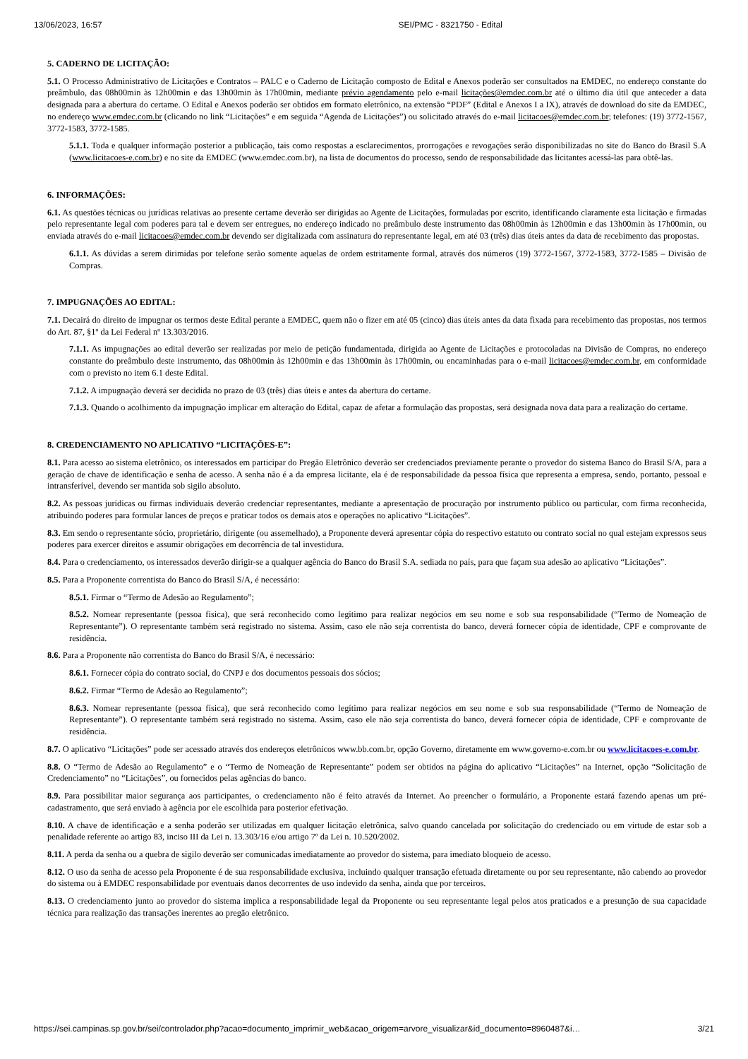13/06/2023, 16:57 SEI/PMC - 8321750 - Edital
5. CADERNO DE LICITAÇÃO:
5.1. O Processo Administrativo de Licitações e Contratos – PALC e o Caderno de Licitação composto de Edital e Anexos poderão ser consultados na EMDEC, no endereço constante do preâmbulo, das 08h00min às 12h00min e das 13h00min às 17h00min, mediante prévio agendamento pelo e-mail licitações@emdec.com.br até o último dia útil que anteceder a data designada para a abertura do certame. O Edital e Anexos poderão ser obtidos em formato eletrônico, na extensão “PDF” (Edital e Anexos I a IX), através de download do site da EMDEC, no endereço www.emdec.com.br (clicando no link “Licitações” e em seguida “Agenda de Licitações”) ou solicitado através do e-mail licitacoes@emdec.com.br; telefones: (19) 3772-1567, 3772-1583, 3772-1585.
5.1.1. Toda e qualquer informação posterior a publicação, tais como respostas a esclarecimentos, prorrogações e revogações serão disponibilizadas no site do Banco do Brasil S.A (www.licitacoes-e.com.br) e no site da EMDEC (www.emdec.com.br), na lista de documentos do processo, sendo de responsabilidade das licitantes acessá-las para obtê-las.
6. INFORMAÇÕES:
6.1. As questões técnicas ou jurídicas relativas ao presente certame deverão ser dirigidas ao Agente de Licitações, formuladas por escrito, identificando claramente esta licitação e firmadas pelo representante legal com poderes para tal e devem ser entregues, no endereço indicado no preâmbulo deste instrumento das 08h00min às 12h00min e das 13h00min às 17h00min, ou enviada através do e-mail licitacoes@emdec.com.br devendo ser digitalizada com assinatura do representante legal, em até 03 (três) dias úteis antes da data de recebimento das propostas.
6.1.1. As dúvidas a serem dirimidas por telefone serão somente aquelas de ordem estritamente formal, através dos números (19) 3772-1567, 3772-1583, 3772-1585 – Divisão de Compras.
7. IMPUGNAÇÕES AO EDITAL:
7.1. Decairá do direito de impugnar os termos deste Edital perante a EMDEC, quem não o fizer em até 05 (cinco) dias úteis antes da data fixada para recebimento das propostas, nos termos do Art. 87, §1º da Lei Federal nº 13.303/2016.
7.1.1. As impugnações ao edital deverão ser realizadas por meio de petição fundamentada, dirigida ao Agente de Licitações e protocoladas na Divisão de Compras, no endereço constante do preâmbulo deste instrumento, das 08h00min às 12h00min e das 13h00min às 17h00min, ou encaminhadas para o e-mail licitacoes@emdec.com.br, em conformidade com o previsto no item 6.1 deste Edital.
7.1.2. A impugnação deverá ser decidida no prazo de 03 (três) dias úteis e antes da abertura do certame.
7.1.3. Quando o acolhimento da impugnação implicar em alteração do Edital, capaz de afetar a formulação das propostas, será designada nova data para a realização do certame.
8. CREDENCIAMENTO NO APLICATIVO “LICITAÇÕES-E”:
8.1. Para acesso ao sistema eletrônico, os interessados em participar do Pregão Eletrônico deverão ser credenciados previamente perante o provedor do sistema Banco do Brasil S/A, para a geração de chave de identificação e senha de acesso. A senha não é a da empresa licitante, ela é de responsabilidade da pessoa física que representa a empresa, sendo, portanto, pessoal e intransferível, devendo ser mantida sob sigilo absoluto.
8.2. As pessoas jurídicas ou firmas individuais deverão credenciar representantes, mediante a apresentação de procuração por instrumento público ou particular, com firma reconhecida, atribuindo poderes para formular lances de preços e praticar todos os demais atos e operações no aplicativo “Licitações”.
8.3. Em sendo o representante sócio, proprietário, dirigente (ou assemelhado), a Proponente deverá apresentar cópia do respectivo estatuto ou contrato social no qual estejam expressos seus poderes para exercer direitos e assumir obrigações em decorrência de tal investidura.
8.4. Para o credenciamento, os interessados deverão dirigir-se a qualquer agência do Banco do Brasil S.A. sediada no país, para que façam sua adesão ao aplicativo “Licitações”.
8.5. Para a Proponente correntista do Banco do Brasil S/A, é necessário:
8.5.1. Firmar o “Termo de Adesão ao Regulamento”;
8.5.2. Nomear representante (pessoa física), que será reconhecido como legítimo para realizar negócios em seu nome e sob sua responsabilidade (“Termo de Nomeação de Representante”). O representante também será registrado no sistema. Assim, caso ele não seja correntista do banco, deverá fornecer cópia de identidade, CPF e comprovante de residência.
8.6. Para a Proponente não correntista do Banco do Brasil S/A, é necessário:
8.6.1. Fornecer cópia do contrato social, do CNPJ e dos documentos pessoais dos sócios;
8.6.2. Firmar “Termo de Adesão ao Regulamento”;
8.6.3. Nomear representante (pessoa física), que será reconhecido como legítimo para realizar negócios em seu nome e sob sua responsabilidade (“Termo de Nomeação de Representante”). O representante também será registrado no sistema. Assim, caso ele não seja correntista do banco, deverá fornecer cópia de identidade, CPF e comprovante de residência.
8.7. O aplicativo “Licitações” pode ser acessado através dos endereços eletrônicos www.bb.com.br, opção Governo, diretamente em www.governo-e.com.br ou www.licitacoes-e.com.br.
8.8. O “Termo de Adesão ao Regulamento” e o “Termo de Nomeação de Representante” podem ser obtidos na página do aplicativo “Licitações” na Internet, opção “Solicitação de Credenciamento” no “Licitações”, ou fornecidos pelas agências do banco.
8.9. Para possibilitar maior segurança aos participantes, o credenciamento não é feito através da Internet. Ao preencher o formulário, a Proponente estará fazendo apenas um pré-cadastramento, que será enviado à agência por ele escolhida para posterior efetivação.
8.10. A chave de identificação e a senha poderão ser utilizadas em qualquer licitação eletrônica, salvo quando cancelada por solicitação do credenciado ou em virtude de estar sob a penalidade referente ao artigo 83, inciso III da Lei n. 13.303/16 e/ou artigo 7º da Lei n. 10.520/2002.
8.11. A perda da senha ou a quebra de sigilo deverão ser comunicadas imediatamente ao provedor do sistema, para imediato bloqueio de acesso.
8.12. O uso da senha de acesso pela Proponente é de sua responsabilidade exclusiva, incluindo qualquer transação efetuada diretamente ou por seu representante, não cabendo ao provedor do sistema ou à EMDEC responsabilidade por eventuais danos decorrentes de uso indevido da senha, ainda que por terceiros.
8.13. O credenciamento junto ao provedor do sistema implica a responsabilidade legal da Proponente ou seu representante legal pelos atos praticados e a presunção de sua capacidade técnica para realização das transações inerentes ao pregão eletrônico.
https://sei.campinas.sp.gov.br/sei/controlador.php?acao=documento_imprimir_web&acao_origem=arvore_visualizar&id_documento=8960487&i… 3/21